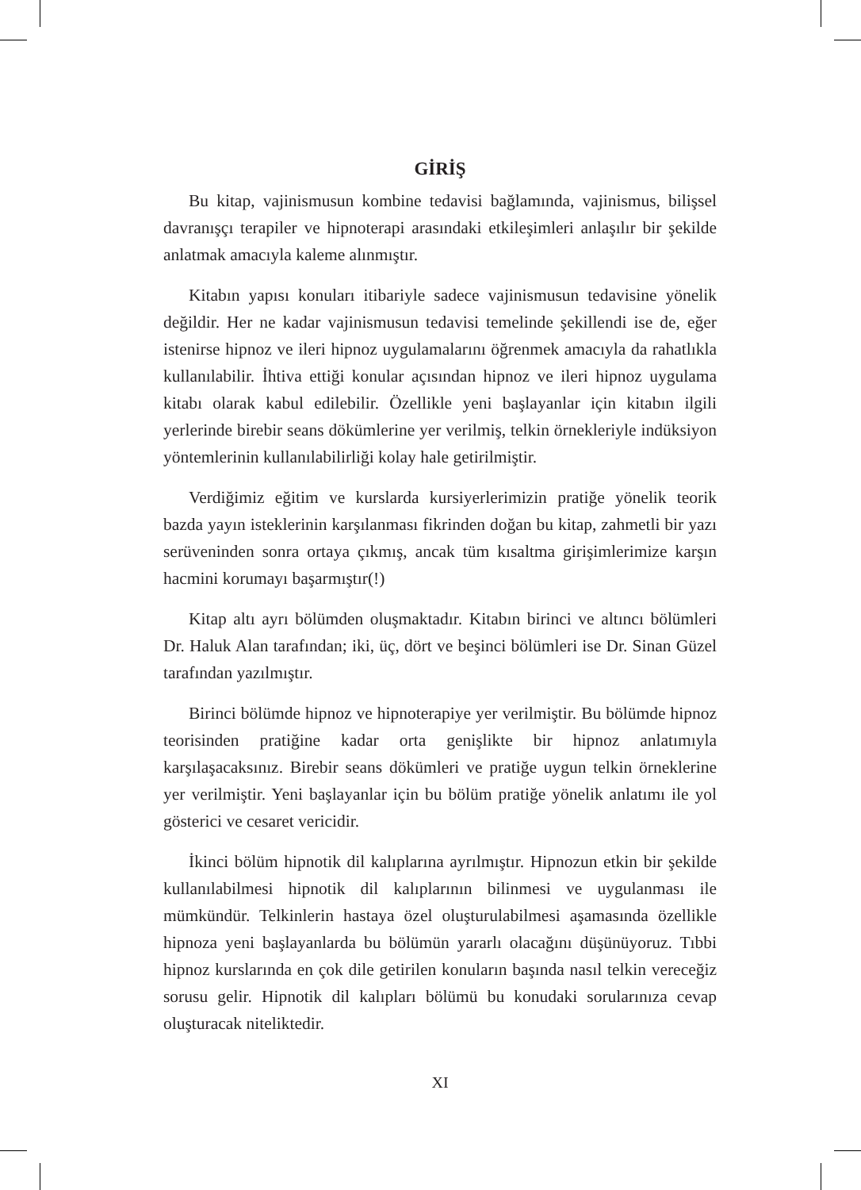GİRİŞ
Bu kitap, vajinismusun kombine tedavisi bağlamında, vajinismus, bilişsel davranışçı terapiler ve hipnoterapi arasındaki etkileşimleri anlaşılır bir şekilde anlatmak amacıyla kaleme alınmıştır.
Kitabın yapısı konuları itibariyle sadece vajinismusun tedavisine yönelik değildir. Her ne kadar vajinismusun tedavisi temelinde şekillendi ise de, eğer istenirse hipnoz ve ileri hipnoz uygulamalarını öğrenmek amacıyla da rahatlıkla kullanılabilir. İhtiva ettiği konular açısından hipnoz ve ileri hipnoz uygulama kitabı olarak kabul edilebilir. Özellikle yeni başlayanlar için kitabın ilgili yerlerinde birebir seans dökümlerine yer verilmiş, telkin örnekleriyle indüksiyon yöntemlerinin kullanılabilirliği kolay hale getirilmiştir.
Verdiğimiz eğitim ve kurslarda kursiyerlerimizin pratiğe yönelik teorik bazda yayın isteklerinin karşılanması fikrinden doğan bu kitap, zahmetli bir yazı serüveninden sonra ortaya çıkmış, ancak tüm kısaltma girişimlerimize karşın hacmini korumayı başarmıştır(!)
Kitap altı ayrı bölümden oluşmaktadır. Kitabın birinci ve altıncı bölümleri Dr. Haluk Alan tarafından; iki, üç, dört ve beşinci bölümleri ise Dr. Sinan Güzel tarafından yazılmıştır.
Birinci bölümde hipnoz ve hipnoterapiye yer verilmiştir. Bu bölümde hipnoz teorisinden pratiğine kadar orta genişlikte bir hipnoz anlatımıyla karşılaşacaksınız. Birebir seans dökümleri ve pratiğe uygun telkin örneklerine yer verilmiştir. Yeni başlayanlar için bu bölüm pratiğe yönelik anlatımı ile yol gösterici ve cesaret vericidir.
İkinci bölüm hipnotik dil kalıplarına ayrılmıştır. Hipnozun etkin bir şekilde kullanılabilmesi hipnotik dil kalıplarının bilinmesi ve uygulanması ile mümkündür. Telkinlerin hastaya özel oluşturulabilmesi aşamasında özellikle hipnoza yeni başlayanlarda bu bölümün yararlı olacağını düşünüyoruz. Tıbbi hipnoz kurslarında en çok dile getirilen konuların başında nasıl telkin vereceğiz sorusu gelir. Hipnotik dil kalıpları bölümü bu konudaki sorularınıza cevap oluşturacak niteliktedir.
XI